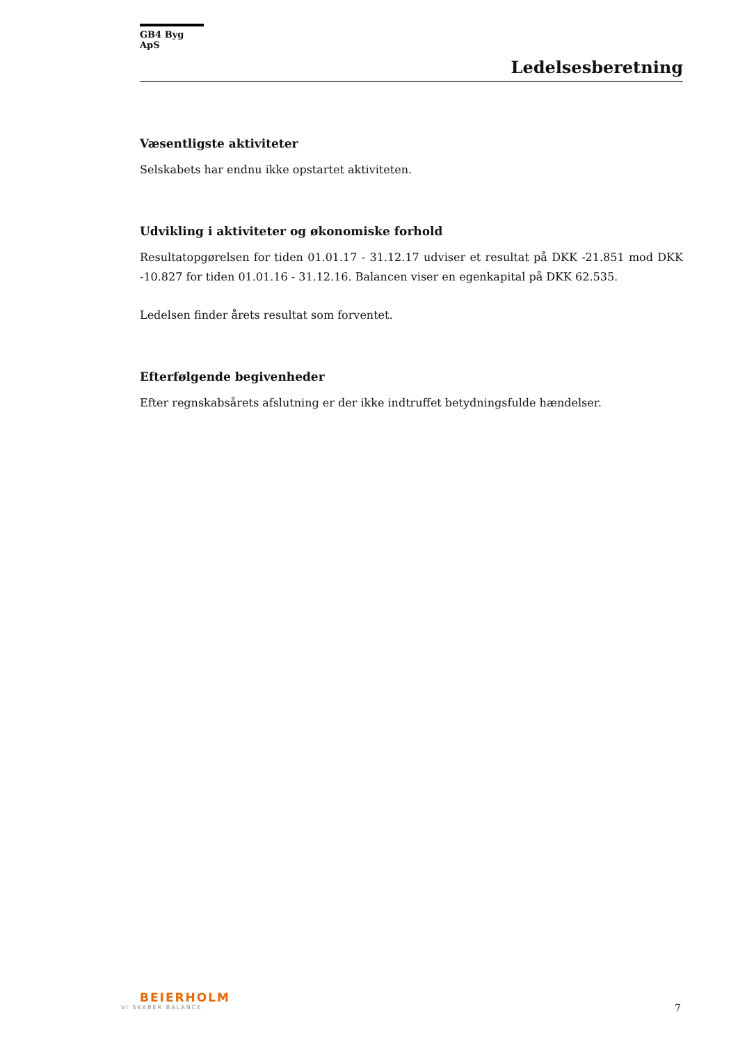GB4 Byg ApS
Ledelsesberetning
Væsentligste aktiviteter
Selskabets har endnu ikke opstartet aktiviteten.
Udvikling i aktiviteter og økonomiske forhold
Resultatopgørelsen for tiden 01.01.17 - 31.12.17 udviser et resultat på DKK -21.851 mod DKK -10.827 for tiden 01.01.16 - 31.12.16. Balancen viser en egenkapital på DKK 62.535.
Ledelsen finder årets resultat som forventet.
Efterfølgende begivenheder
Efter regnskabsårets afslutning er der ikke indtruffet betydningsfulde hændelser.
BEIERHOLM
VI SKABER BALANCE
7